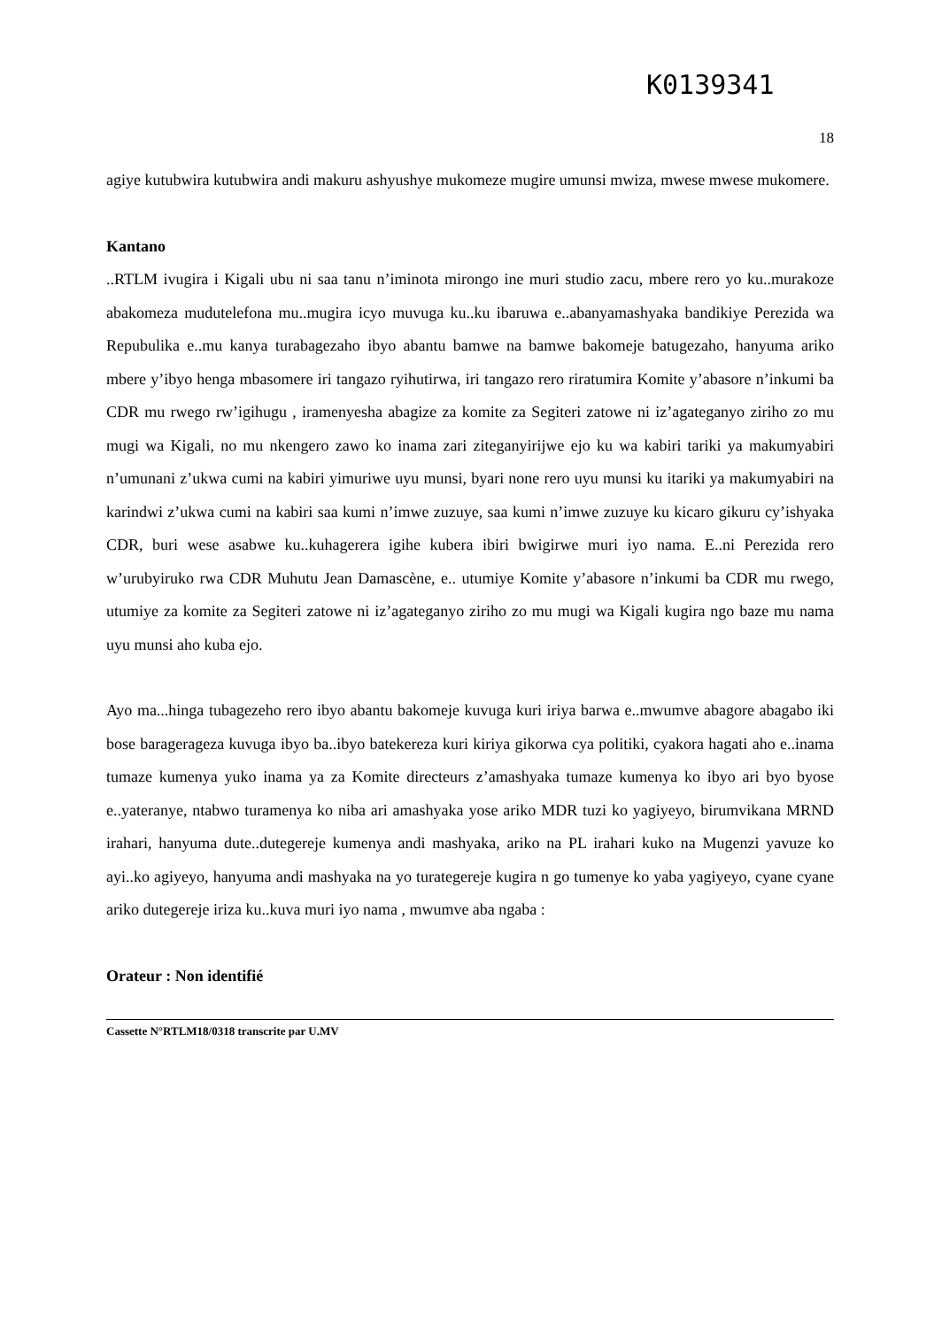K0139341
18
agiye kutubwira kutubwira andi makuru ashyushye mukomeze mugire umunsi mwiza, mwese mwese mukomere.
Kantano
..RTLM ivugira i Kigali ubu ni saa tanu n’iminota mirongo ine muri studio zacu, mbere rero yo ku..murakoze abakomeza mudutelefona mu..mugira icyo muvuga ku..ku ibaruwa e..abanyamashyaka bandikiye Perezida wa Repubulika e..mu kanya turabagezaho ibyo abantu bamwe na bamwe bakomeje batugezaho, hanyuma ariko mbere y’ibyo henga mbasomere iri tangazo ryihutirwa, iri tangazo rero riratumira Komite y’abasore n’inkumi ba CDR mu rwego rw’igihugu , iramenyesha abagize za komite za Segiteri zatowe ni iz’agateganyo ziriho zo mu mugi wa Kigali, no mu nkengero zawo ko inama zari ziteganyirijwe ejo ku wa kabiri tariki ya makumyabiri n’umunani z’ukwa cumi na kabiri yimuriwe uyu munsi, byari none rero uyu munsi ku itariki ya makumyabiri na karindwi z’ukwa cumi na kabiri saa kumi n’imwe zuzuye, saa kumi n’imwe zuzuye ku kicaro gikuru cy’ishyaka CDR, buri wese asabwe ku..kuhagerera igihe kubera ibiri bwigirwe muri iyo nama. E..ni Perezida rero w’urubyiruko rwa CDR Muhutu Jean Damascène, e.. utumiye Komite y’abasore n’inkumi ba CDR mu rwego, utumiye za komite za Segiteri zatowe ni iz’agateganyo ziriho zo mu mugi wa Kigali kugira ngo baze mu nama uyu munsi aho kuba ejo.
Ayo ma...hinga tubagezeho rero ibyo abantu bakomeje kuvuga kuri iriya barwa e..mwumve abagore abagabo iki bose baragerageza kuvuga ibyo ba..ibyo batekereza kuri kiriya gikorwa cya politiki, cyakora hagati aho e..inama tumaze kumenya yuko inama ya za Komite directeurs z’amashyaka tumaze kumenya ko ibyo ari byo byose e..yateranye, ntabwo turamenya ko niba ari amashyaka yose ariko MDR tuzi ko yagiyeyo, birumvikana MRND irahari, hanyuma dute..dutegereje kumenya andi mashyaka, ariko na PL irahari kuko na Mugenzi yavuze ko ayi..ko agiyeyo, hanyuma andi mashyaka na yo turategereje kugira n go tumenye ko yaba yagiyeyo, cyane cyane ariko dutegereje iriza ku..kuva muri iyo nama , mwumve aba ngaba :
Orateur : Non identifié
Cassette N°RTLM18/0318 transcrite par U.MV